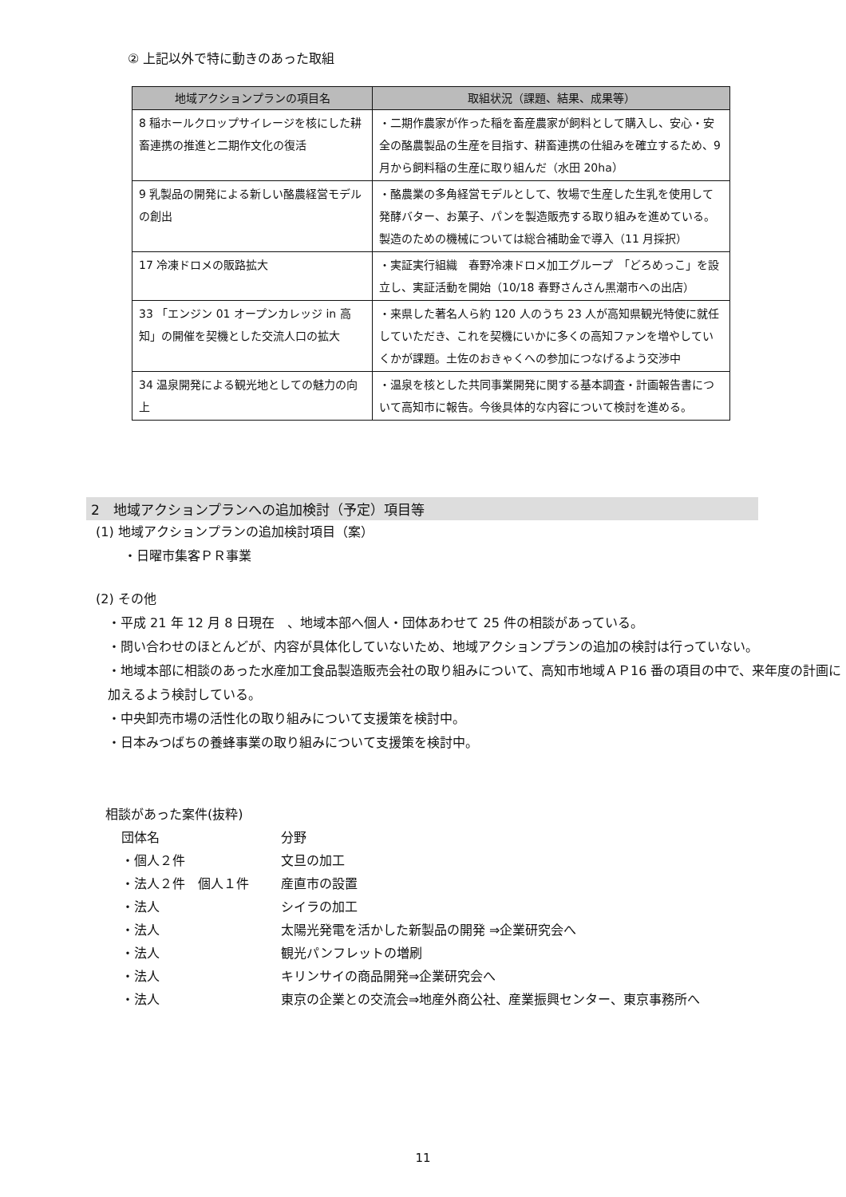② 上記以外で特に動きのあった取組
| 地域アクションプランの項目名 | 取組状況（課題、結果、成果等） |
| --- | --- |
| 8 稲ホールクロップサイレージを核にした耕畜連携の推進と二期作文化の復活 | ・二期作農家が作った稲を畜産農家が飼料として購入し、安心・安全の酪農製品の生産を目指す、耕畜連携の仕組みを確立するため、9月から飼料稲の生産に取り組んだ（水田 20ha） |
| 9 乳製品の開発による新しい酪農経営モデルの創出 | ・酪農業の多角経営モデルとして、牧場で生産した生乳を使用して発酵バター、お菓子、パンを製造販売する取り組みを進めている。製造のための機械については総合補助金で導入（11 月採択） |
| 17 冷凍ドロメの販路拡大 | ・実証実行組織 春野冷凍ドロメ加工グループ 「どろめっこ」を設立し、実証活動を開始（10/18 春野さんさん黒潮市への出店） |
| 33 「エンジン 01 オープンカレッジ in 高知」の開催を契機とした交流人口の拡大 | ・来県した著名人ら約 120 人のうち 23 人が高知県観光特使に就任していただき、これを契機にいかに多くの高知ファンを増やしていくかが課題。土佐のおきゃくへの参加につなげるよう交渉中 |
| 34 温泉開発による観光地としての魅力の向上 | ・温泉を核とした共同事業開発に関する基本調査・計画報告書について高知市に報告。今後具体的な内容について検討を進める。 |
2　地域アクションプランへの追加検討（予定）項目等
(1) 地域アクションプランの追加検討項目（案）
・日曜市集客ＰＲ事業
(2) その他
・平成 21 年 12 月 8 日現在　、地域本部へ個人・団体あわせて 25 件の相談があっている。
・問い合わせのほとんどが、内容が具体化していないため、地域アクションプランの追加の検討は行っていない。
・地域本部に相談のあった水産加工食品製造販売会社の取り組みについて、高知市地域ＡＰ16 番の項目の中で、来年度の計画に加えるよう検討している。
・中央卸売市場の活性化の取り組みについて支援策を検討中。
・日本みつばちの養蜂事業の取り組みについて支援策を検討中。
相談があった案件(抜粋)
| 団体名 | 分野 |
| ・個人２件 | 文旦の加工 |
| ・法人２件 個人１件 | 産直市の設置 |
| ・法人 | シイラの加工 |
| ・法人 | 太陽光発電を活かした新製品の開発 ⇒企業研究会へ |
| ・法人 | 観光パンフレットの増刷 |
| ・法人 | キリンサイの商品開発⇒企業研究会へ |
| ・法人 | 東京の企業との交流会⇒地産外商公社、産業振興センター、東京事務所へ |
11